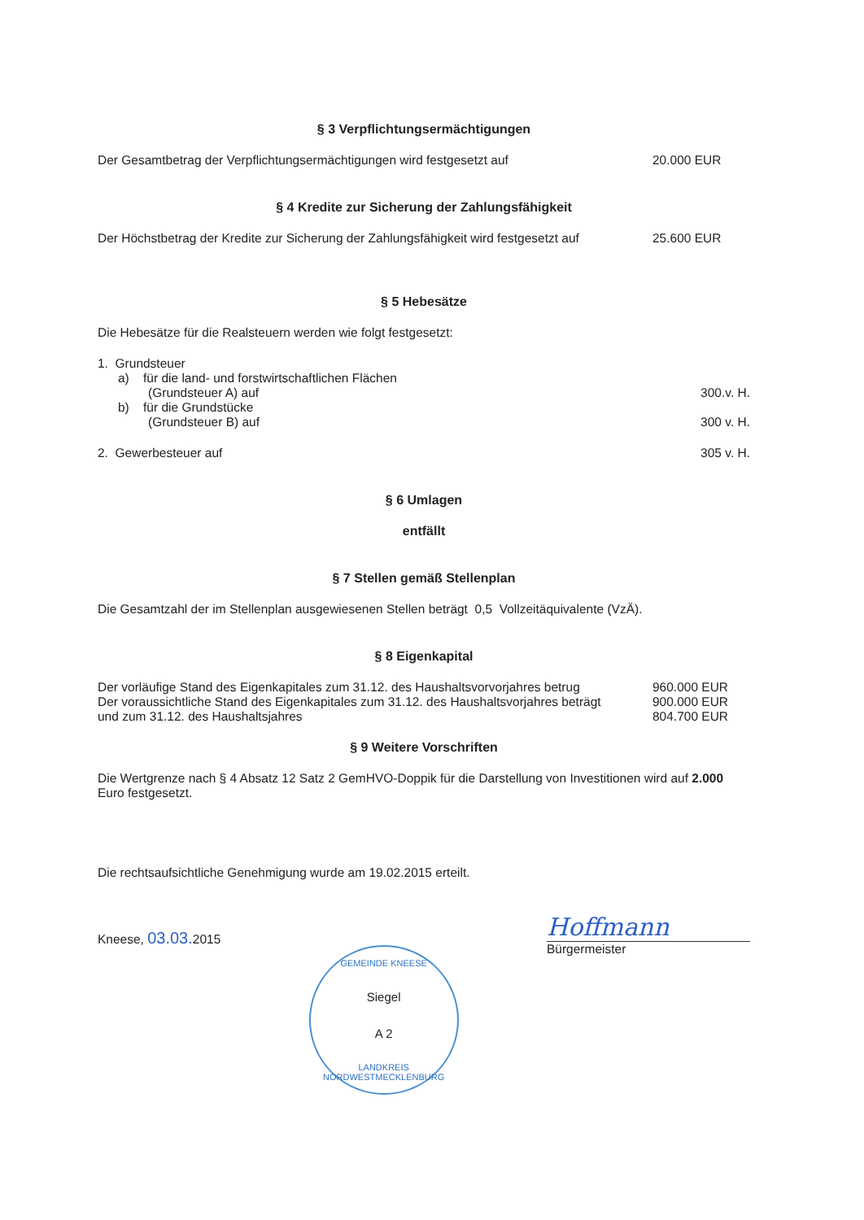§ 3 Verpflichtungsermächtigungen
Der Gesamtbetrag der Verpflichtungsermächtigungen wird festgesetzt auf
20.000 EUR
§ 4 Kredite zur Sicherung der Zahlungsfähigkeit
Der Höchstbetrag der Kredite zur Sicherung der Zahlungsfähigkeit wird festgesetzt auf
25.600 EUR
§ 5 Hebesätze
Die Hebesätze für die Realsteuern werden wie folgt festgesetzt:
1. Grundsteuer
a) für die land- und forstwirtschaftlichen Flächen
(Grundsteuer A) auf
300.v. H.
b) für die Grundstücke
(Grundsteuer B) auf
300 v. H.
2. Gewerbesteuer auf
305 v. H.
§ 6 Umlagen
entfällt
§ 7 Stellen gemäß Stellenplan
Die Gesamtzahl der im Stellenplan ausgewiesenen Stellen beträgt 0,5 Vollzeitäquivalente (VzÄ).
§ 8 Eigenkapital
Der vorläufige Stand des Eigenkapitales zum 31.12. des Haushaltsvorvorjahres betrug
960.000 EUR
Der voraussichtliche Stand des Eigenkapitales zum 31.12. des Haushaltsvorjahres beträgt
900.000 EUR
und zum 31.12. des Haushaltsjahres
804.700 EUR
§ 9 Weitere Vorschriften
Die Wertgrenze nach § 4 Absatz 12 Satz 2 GemHVO-Doppik für die Darstellung von Investitionen wird auf 2.000 Euro festgesetzt.
Die rechtsaufsichtliche Genehmigung wurde am 19.02.2015 erteilt.
Kneese, 03.03. 2015
GEMEINDE KNEESE
Siegel
A 2
LANDKREIS NORDWESTMECKLENBURG
Hoffmann
Bürgermeister